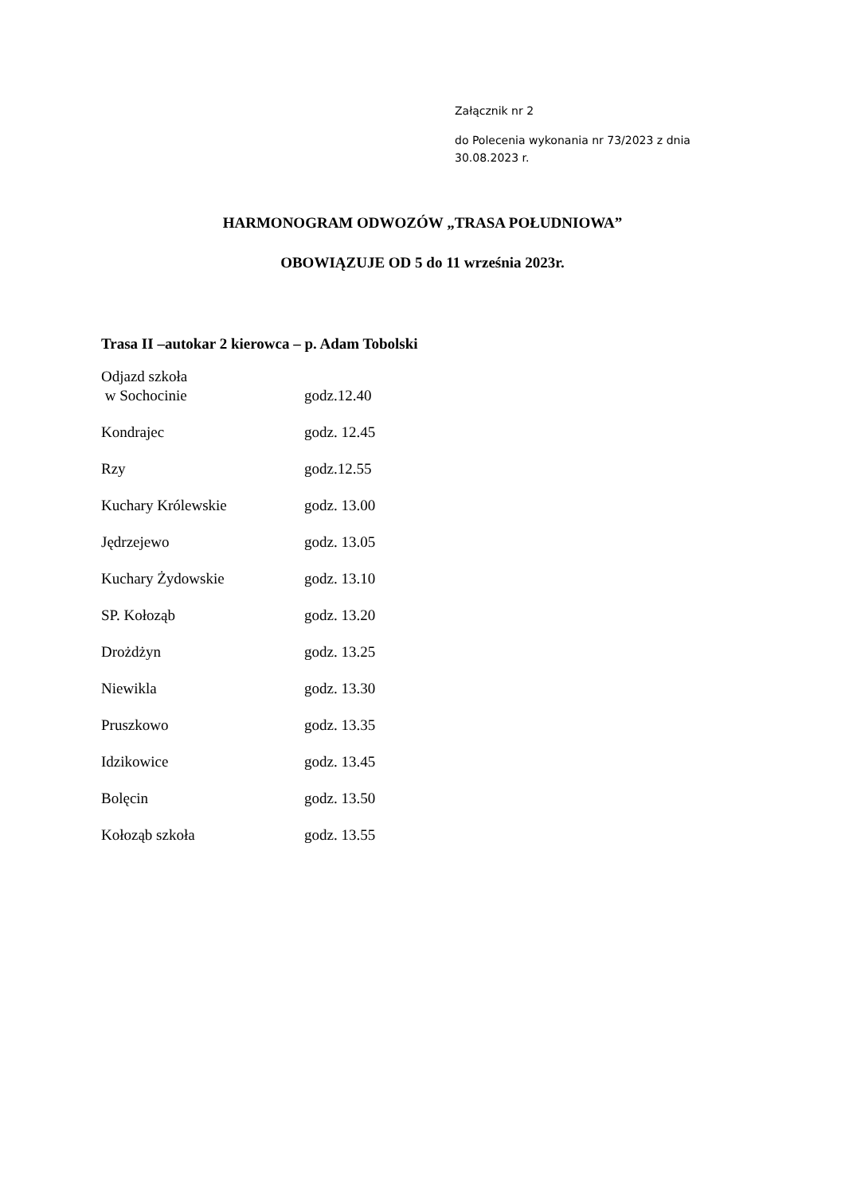Załącznik nr 2
do Polecenia wykonania nr 73/2023 z dnia
30.08.2023 r.
HARMONOGRAM ODWOZÓW „TRASA POŁUDNIOWA”
OBOWIĄZUJE OD 5 do 11 września 2023r.
Trasa II –autokar 2 kierowca – p. Adam Tobolski
| Odjazd szkoła w Sochocinie | godz.12.40 |
| Kondrajec | godz. 12.45 |
| Rzy | godz.12.55 |
| Kuchary Królewskie | godz. 13.00 |
| Jędrzejewo | godz. 13.05 |
| Kuchary Żydowskie | godz. 13.10 |
| SP. Kołoząb | godz. 13.20 |
| Drożdżyn | godz. 13.25 |
| Niewikla | godz. 13.30 |
| Pruszkowo | godz. 13.35 |
| Idzikowice | godz. 13.45 |
| Bolęcin | godz. 13.50 |
| Kołoząb szkoła | godz. 13.55 |